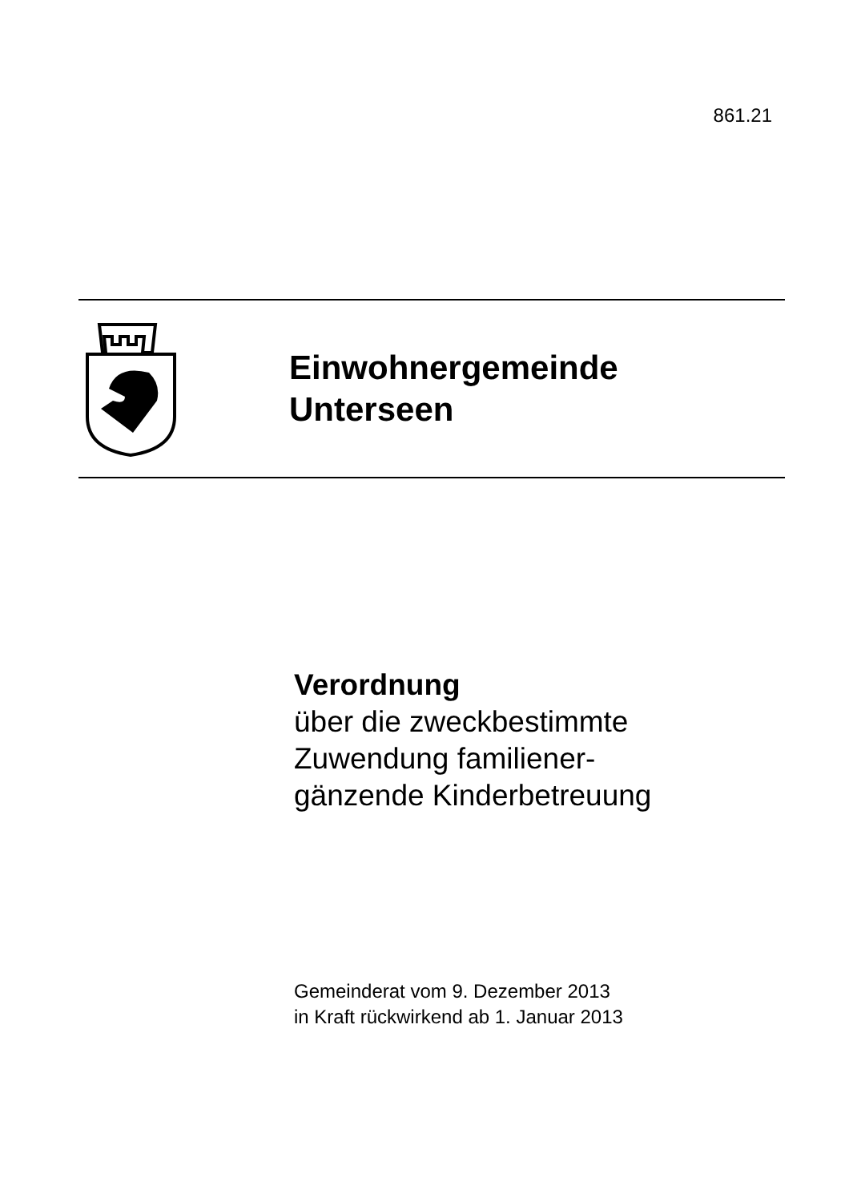861.21
Einwohnergemeinde
Unterseen
Verordnung
über die zweckbestimmte
Zuwendung familiener-
gänzende Kinderbetreuung
Gemeinderat vom 9. Dezember 2013
in Kraft rückwirkend ab 1. Januar 2013